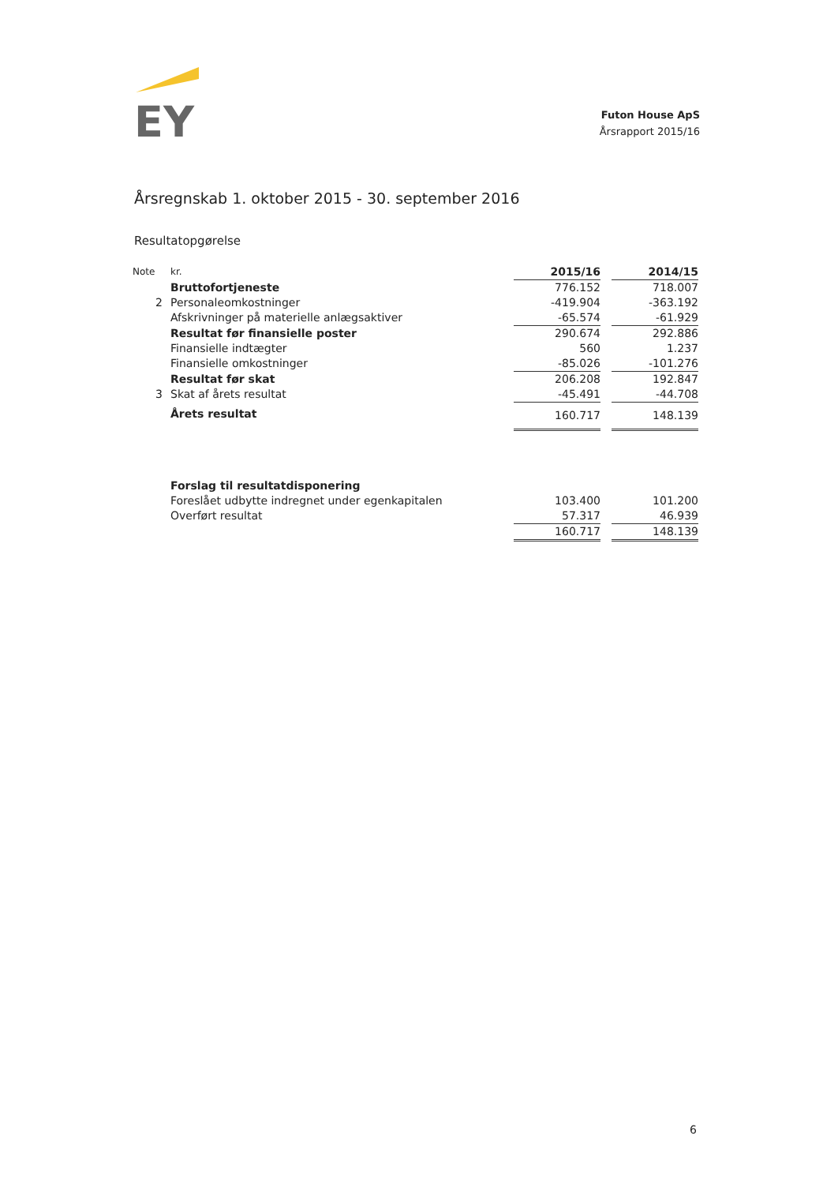EY
Futon House ApS
Årsrapport 2015/16
Årsregnskab 1. oktober 2015 - 30. september 2016
Resultatopgørelse
| Note | kr. | 2015/16 | | 2014/15 |
| | Bruttofortjeneste | 776.152 | | 718.007 |
| 2 | Personaleomkostninger | -419.904 | | -363.192 |
| | Afskrivninger på materielle anlægsaktiver | -65.574 | | -61.929 |
| | Resultat før finansielle poster | 290.674 | | 292.886 |
| | Finansielle indtægter | 560 | | 1.237 |
| | Finansielle omkostninger | -85.026 | | -101.276 |
| | Resultat før skat | 206.208 | | 192.847 |
| 3 | Skat af årets resultat | -45.491 | | -44.708 |
| | Årets resultat | 160.717 | | 148.139 |
| | Forslag til resultatdisponering | | | |
| | Foreslået udbytte indregnet under egenkapitalen | 103.400 | | 101.200 |
| | Overført resultat | 57.317 | | 46.939 |
| | | 160.717 | | 148.139 |
6